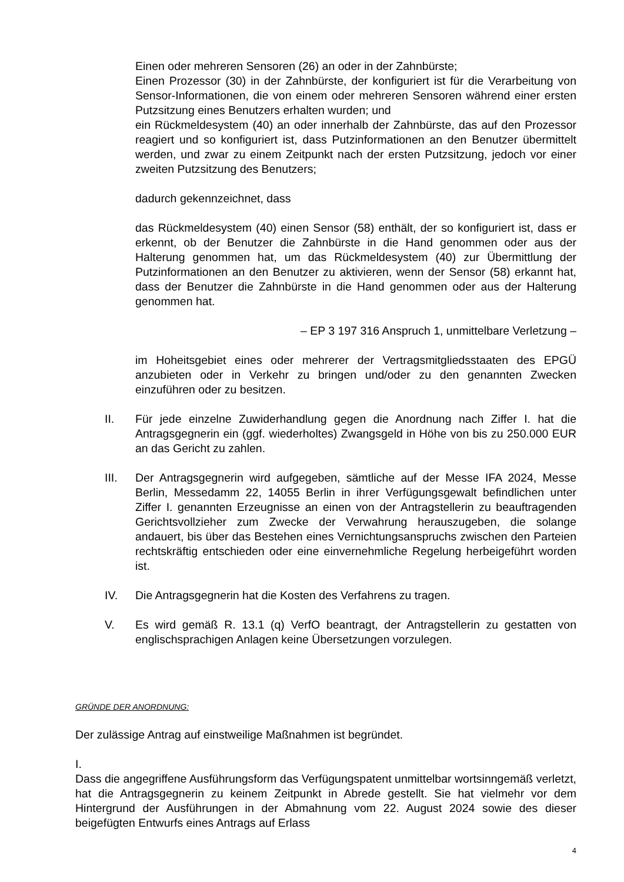Einen oder mehreren Sensoren (26) an oder in der Zahnbürste;
Einen Prozessor (30) in der Zahnbürste, der konfiguriert ist für die Verarbeitung von Sensor-Informationen, die von einem oder mehreren Sensoren während einer ersten Putzsitzung eines Benutzers erhalten wurden; und
ein Rückmeldesystem (40) an oder innerhalb der Zahnbürste, das auf den Prozessor reagiert und so konfiguriert ist, dass Putzinformationen an den Benutzer übermittelt werden, und zwar zu einem Zeitpunkt nach der ersten Putzsitzung, jedoch vor einer zweiten Putzsitzung des Benutzers;
dadurch gekennzeichnet, dass
das Rückmeldesystem (40) einen Sensor (58) enthält, der so konfiguriert ist, dass er erkennt, ob der Benutzer die Zahnbürste in die Hand genommen oder aus der Halterung genommen hat, um das Rückmeldesystem (40) zur Übermittlung der Putzinformationen an den Benutzer zu aktivieren, wenn der Sensor (58) erkannt hat, dass der Benutzer die Zahnbürste in die Hand genommen oder aus der Halterung genommen hat.
– EP 3 197 316 Anspruch 1, unmittelbare Verletzung –
im Hoheitsgebiet eines oder mehrerer der Vertragsmitgliedsstaaten des EPGÜ anzubieten oder in Verkehr zu bringen und/oder zu den genannten Zwecken einzuführen oder zu besitzen.
II. Für jede einzelne Zuwiderhandlung gegen die Anordnung nach Ziffer I. hat die Antragsgegnerin ein (ggf. wiederholtes) Zwangsgeld in Höhe von bis zu 250.000 EUR an das Gericht zu zahlen.
III. Der Antragsgegnerin wird aufgegeben, sämtliche auf der Messe IFA 2024, Messe Berlin, Messedamm 22, 14055 Berlin in ihrer Verfügungsgewalt befindlichen unter Ziffer I. genannten Erzeugnisse an einen von der Antragstellerin zu beauftragenden Gerichtsvollzieher zum Zwecke der Verwahrung herauszugeben, die solange andauert, bis über das Bestehen eines Vernichtungsanspruchs zwischen den Parteien rechtskräftig entschieden oder eine einvernehmliche Regelung herbeigeführt worden ist.
IV. Die Antragsgegnerin hat die Kosten des Verfahrens zu tragen.
V. Es wird gemäß R. 13.1 (q) VerfO beantragt, der Antragstellerin zu gestatten von englischsprachigen Anlagen keine Übersetzungen vorzulegen.
GRÜNDE DER ANORDNUNG:
Der zulässige Antrag auf einstweilige Maßnahmen ist begründet.
I.
Dass die angegriffene Ausführungsform das Verfügungspatent unmittelbar wortsinngemäß verletzt, hat die Antragsgegnerin zu keinem Zeitpunkt in Abrede gestellt. Sie hat vielmehr vor dem Hintergrund der Ausführungen in der Abmahnung vom 22. August 2024 sowie des dieser beigefügten Entwurfs eines Antrags auf Erlass
4